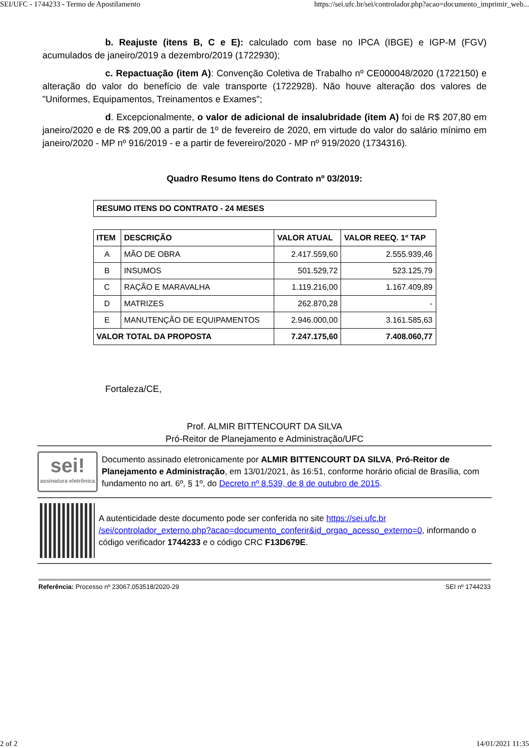SEI/UFC - 1744233 - Termo de Apostilamento https://sei.ufc.br/sei/controlador.php?acao=documento_imprimir_web...
b. Reajuste (itens B, C e E): calculado com base no IPCA (IBGE) e IGP-M (FGV) acumulados de janeiro/2019 a dezembro/2019 (1722930);
c. Repactuação (item A): Convenção Coletiva de Trabalho nº CE000048/2020 (1722150) e alteração do valor do benefício de vale transporte (1722928). Não houve alteração dos valores de "Uniformes, Equipamentos, Treinamentos e Exames";
d. Excepcionalmente, o valor de adicional de insalubridade (item A) foi de R$ 207,80 em janeiro/2020 e de R$ 209,00 a partir de 1º de fevereiro de 2020, em virtude do valor do salário mínimo em janeiro/2020 - MP nº 916/2019 - e a partir de fevereiro/2020 - MP nº 919/2020 (1734316).
Quadro Resumo Itens do Contrato nº 03/2019:
| RESUMO ITENS DO CONTRATO - 24 MESES |
| --- |
| ITEM | DESCRIÇÃO | VALOR ATUAL | VALOR REEQ. 1º TAP |
| --- | --- | --- | --- |
| A | MÃO DE OBRA | 2.417.559,60 | 2.555.939,46 |
| B | INSUMOS | 501.529,72 | 523.125,79 |
| C | RAÇÃO E MARAVALHA | 1.119.216,00 | 1.167.409,89 |
| D | MATRIZES | 262.870,28 | - |
| E | MANUTENÇÃO DE EQUIPAMENTOS | 2.946.000,00 | 3.161.585,63 |
| VALOR TOTAL DA PROPOSTA | | 7.247.175,60 | 7.408.060,77 |
Fortaleza/CE,
Prof. ALMIR BITTENCOURT DA SILVA
Pró-Reitor de Planejamento e Administração/UFC
sei!
assinatura eletrônica
Documento assinado eletronicamente por ALMIR BITTENCOURT DA SILVA, Pró-Reitor de Planejamento e Administração, em 13/01/2021, às 16:51, conforme horário oficial de Brasília, com fundamento no art. 6º, § 1º, do Decreto nº 8.539, de 8 de outubro de 2015.
A autenticidade deste documento pode ser conferida no site https://sei.ufc.br /sei/controlador_externo.php?acao=documento_conferir&id_orgao_acesso_externo=0, informando o código verificador 1744233 e o código CRC F13D679E.
Referência: Processo nº 23067.053518/2020-29 SEI nº 1744233
2 of 2 14/01/2021 11:35